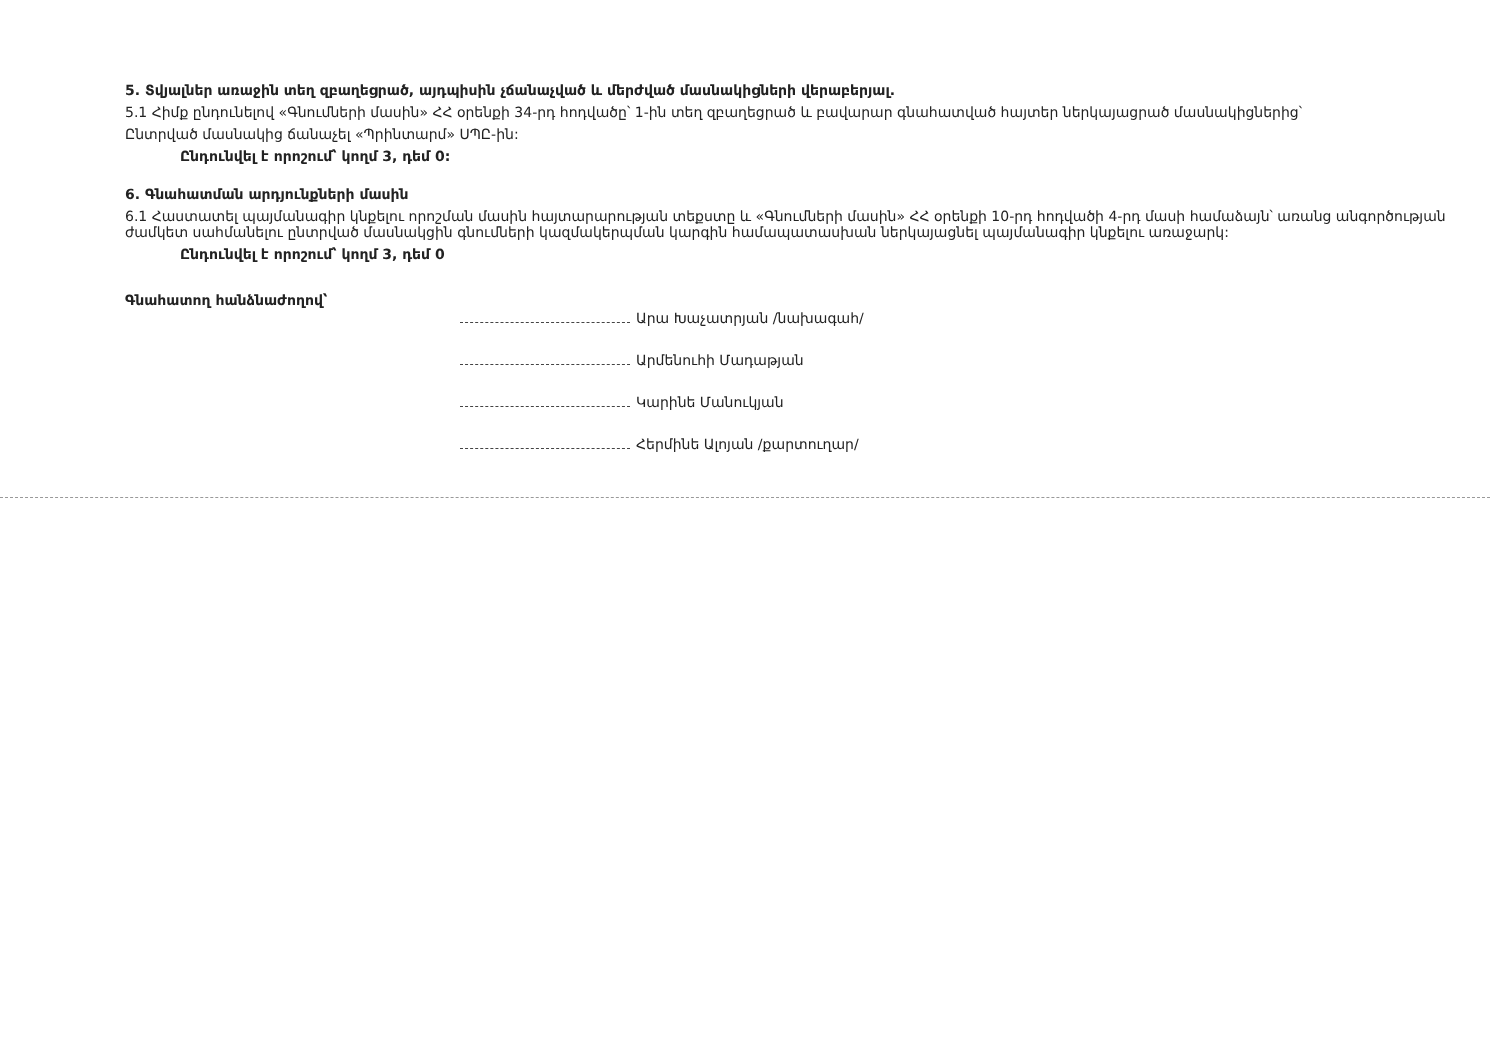5. Տվյալներ առաջին տեղ զբաղեցրած, այդպիսին չճանաչված և մերժված մասնակիցների վերաբերյալ.
5.1 Հիմք ընդունելով «Գնումների մասին» ՀՀ օրենքի 34-րդ հոդվածը՝ 1-ին տեղ զբաղեցրած և բավարար գնահատված հայտեր ներկայացրած մասնակիցներից՝
Ընտրված մասնակից ճանաչել «Պրինտարմ» ՍՊԸ-ին:
Ընդունվել է որոշում՝ կողմ 3, դեմ 0:
6. Գնահատման արդյունքների մասին
6.1 Հաստատել պայմանագիր կնքելու որոշման մասին հայտարարության տեքստը և «Գնումների մասին» ՀՀ օրենքի 10-րդ հոդվածի 4-րդ մասի համաձայն՝ առանց անգործության ժամկետ սահմանելու ընտրված մասնակցին գնումների կազմակերպման կարգին համապատասխան ներկայացնել պայմանագիր կնքելու առաջարկ:
Ընդունվել է որոշում՝ կողմ 3, դեմ 0
Գնահատող հանձնաժողով՝
Արա Խաչատրյան /նախագահ/
Արմենուհի Մադաթյան
Կարինե Մանուկյան
Հերմինե Ալոյան /քարտուղար/